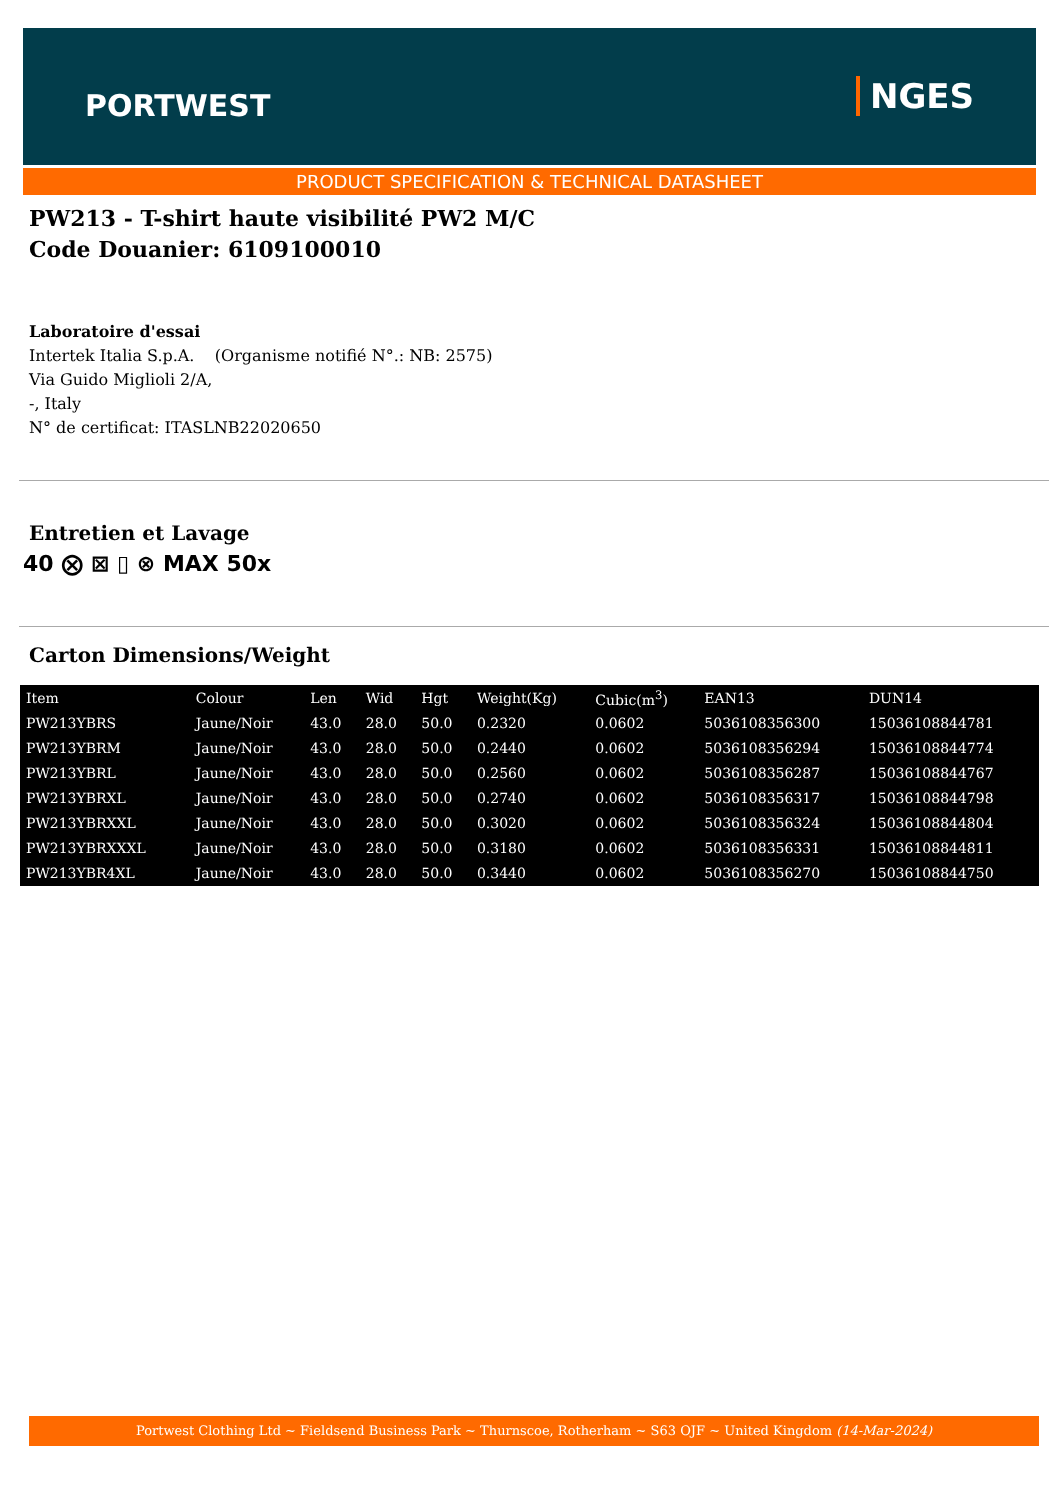PORTWEST NGES
PRODUCT SPECIFICATION & TECHNICAL DATASHEET
PW213 - T-shirt haute visibilité PW2 M/C
Code Douanier: 6109100010
Laboratoire d'essai
Intertek Italia S.p.A. (Organisme notifié N°.: NB: 2575)
Via Guido Miglioli 2/A,
-, Italy
N° de certificat: ITASLNB22020650
Entretien et Lavage
40 ⨂ ⊠ ▯ ⊗ MAX 50x
Carton Dimensions/Weight
| Item | Colour | Len | Wid | Hgt | Weight(Kg) | Cubic(m<sup>3</sup>) | EAN13 | DUN14 |
| --- | --- | --- | --- | --- | --- | --- | --- | --- |
| PW213YBRS | Jaune/Noir | 43.0 | 28.0 | 50.0 | 0.2320 | 0.0602 | 5036108356300 | 15036108844781 |
| PW213YBRM | Jaune/Noir | 43.0 | 28.0 | 50.0 | 0.2440 | 0.0602 | 5036108356294 | 15036108844774 |
| PW213YBRL | Jaune/Noir | 43.0 | 28.0 | 50.0 | 0.2560 | 0.0602 | 5036108356287 | 15036108844767 |
| PW213YBRXL | Jaune/Noir | 43.0 | 28.0 | 50.0 | 0.2740 | 0.0602 | 5036108356317 | 15036108844798 |
| PW213YBRXXL | Jaune/Noir | 43.0 | 28.0 | 50.0 | 0.3020 | 0.0602 | 5036108356324 | 15036108844804 |
| PW213YBRXXXL | Jaune/Noir | 43.0 | 28.0 | 50.0 | 0.3180 | 0.0602 | 5036108356331 | 15036108844811 |
| PW213YBR4XL | Jaune/Noir | 43.0 | 28.0 | 50.0 | 0.3440 | 0.0602 | 5036108356270 | 15036108844750 |
Portwest Clothing Ltd ~ Fieldsend Business Park ~ Thurnscoe, Rotherham ~ S63 OJF ~ United Kingdom (14-Mar-2024)